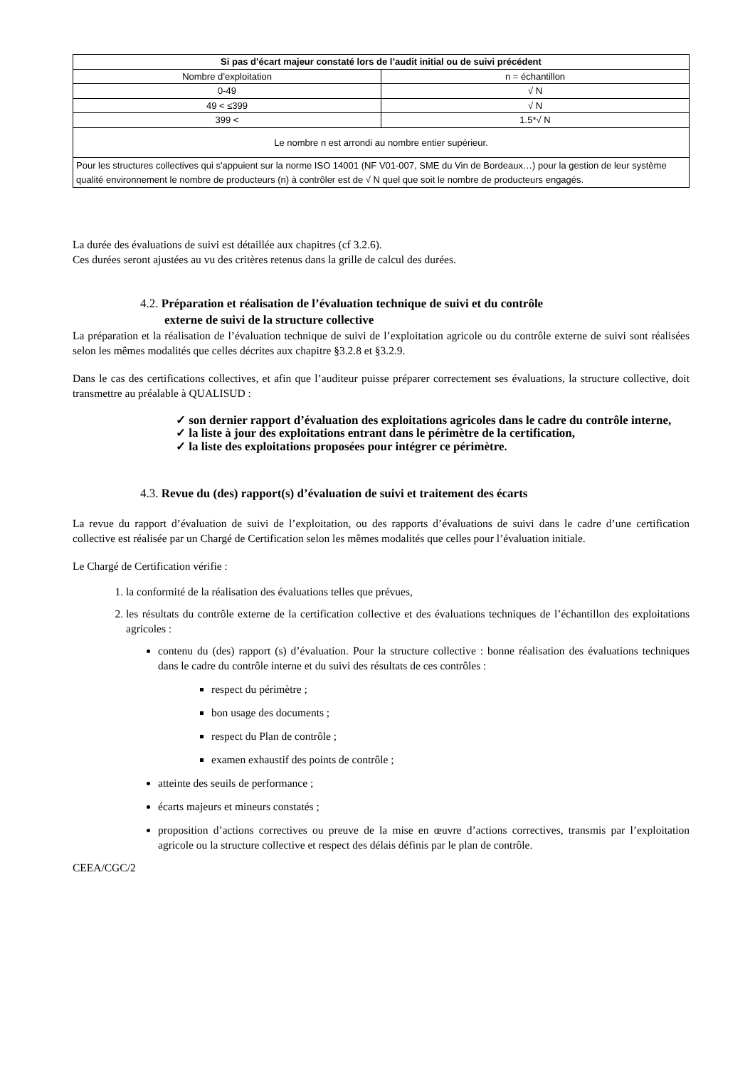| Si pas d’écart majeur constaté lors de l’audit initial ou de suivi précédent | |
| --- | --- |
| Nombre d’exploitation | n = échantillon |
| 0-49 | √ N |
| 49 < ≤399 | √ N |
| 399 < | 1.5*√ N |
| Le nombre n est arrondi au nombre entier supérieur. | |
| Pour les structures collectives qui s'appuient sur la norme ISO 14001 (NF V01-007, SME du Vin de Bordeaux…) pour la gestion de leur système qualité environnement le nombre de producteurs (n) à contrôler est de √ N quel que soit le nombre de producteurs engagés. | |
La durée des évaluations de suivi est détaillée aux chapitres (cf 3.2.6).
Ces durées seront ajustées au vu des critères retenus dans la grille de calcul des durées.
4.2. Préparation et réalisation de l’évaluation technique de suivi et du contrôle
externe de suivi de la structure collective
La préparation et la réalisation de l’évaluation technique de suivi de l’exploitation agricole ou du contrôle externe de suivi sont réalisées selon les mêmes modalités que celles décrites aux chapitre §3.2.8 et §3.2.9.
Dans le cas des certifications collectives, et afin que l’auditeur puisse préparer correctement ses évaluations, la structure collective, doit transmettre au préalable à QUALISUD :
✓ son dernier rapport d’évaluation des exploitations agricoles dans le cadre du contrôle interne,
✓ la liste à jour des exploitations entrant dans le périmètre de la certification,
✓ la liste des exploitations proposées pour intégrer ce périmètre.
4.3. Revue du (des) rapport(s) d’évaluation de suivi et traitement des écarts
La revue du rapport d’évaluation de suivi de l’exploitation, ou des rapports d’évaluations de suivi dans le cadre d’une certification collective est réalisée par un Chargé de Certification selon les mêmes modalités que celles pour l’évaluation initiale.
Le Chargé de Certification vérifie :
1. la conformité de la réalisation des évaluations telles que prévues,
2. les résultats du contrôle externe de la certification collective et des évaluations techniques de l’échantillon des exploitations agricoles :
contenu du (des) rapport (s) d’évaluation. Pour la structure collective : bonne réalisation des évaluations techniques dans le cadre du contrôle interne et du suivi des résultats de ces contrôles :
respect du périmètre ;
bon usage des documents ;
respect du Plan de contrôle ;
examen exhaustif des points de contrôle ;
atteinte des seuils de performance ;
écarts majeurs et mineurs constatés ;
proposition d’actions correctives ou preuve de la mise en œuvre d’actions correctives, transmis par l’exploitation agricole ou la structure collective et respect des délais définis par le plan de contrôle.
CEEA/CGC/2